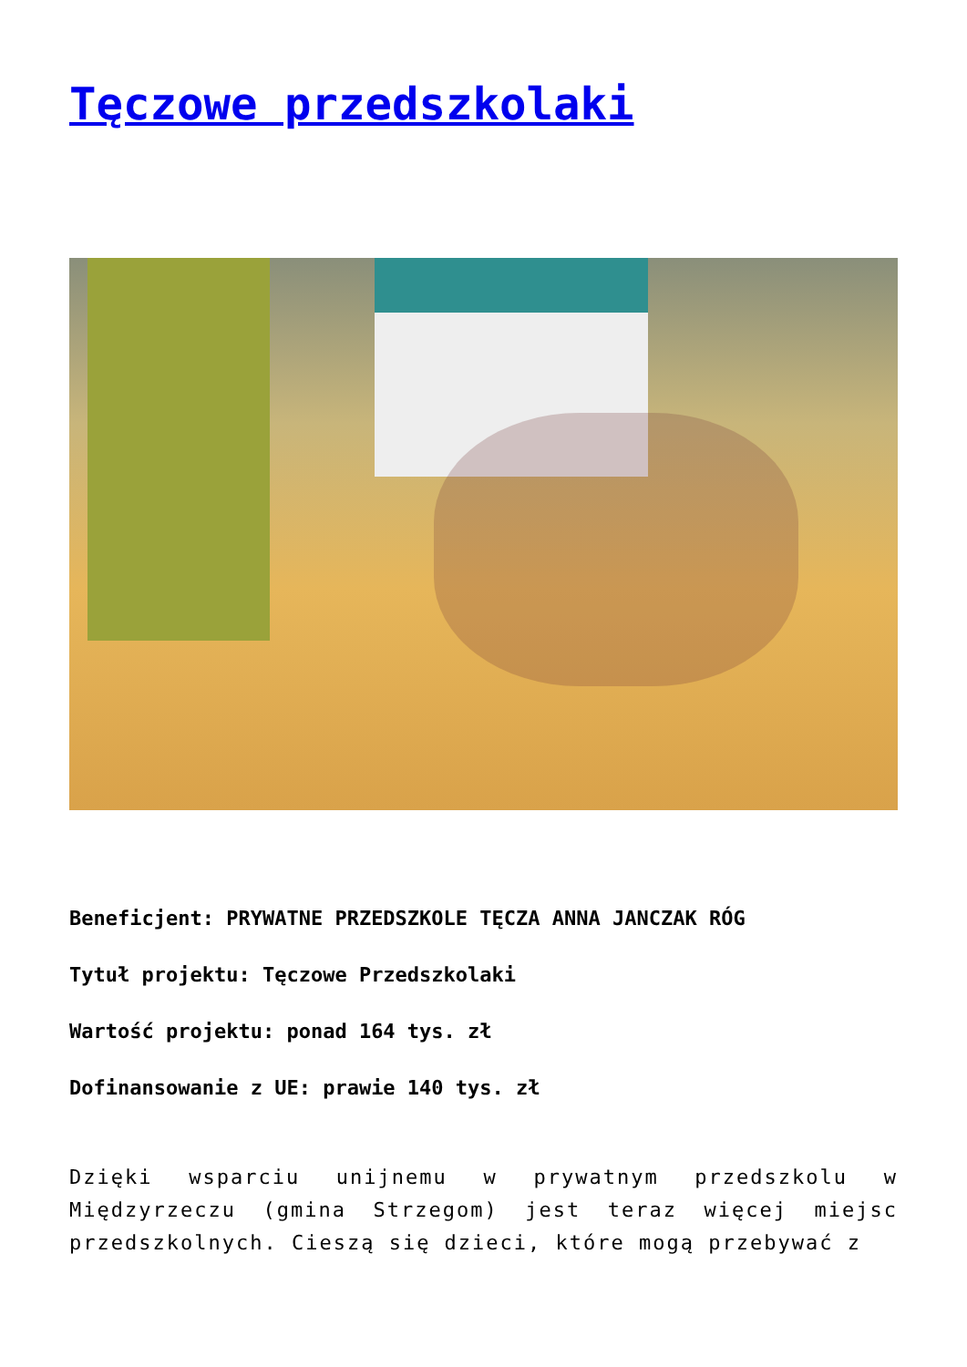Tęczowe przedszkolaki
Beneficjent: PRYWATNE PRZEDSZKOLE TĘCZA ANNA JANCZAK RÓG
Tytuł projektu: Tęczowe Przedszkolaki
Wartość projektu: ponad 164 tys. zł
Dofinansowanie z UE: prawie 140 tys. zł
Dzięki wsparciu unijnemu w prywatnym przedszkolu w Międzyrzeczu (gmina Strzegom) jest teraz więcej miejsc przedszkolnych. Cieszą się dzieci, które mogą przebywać z